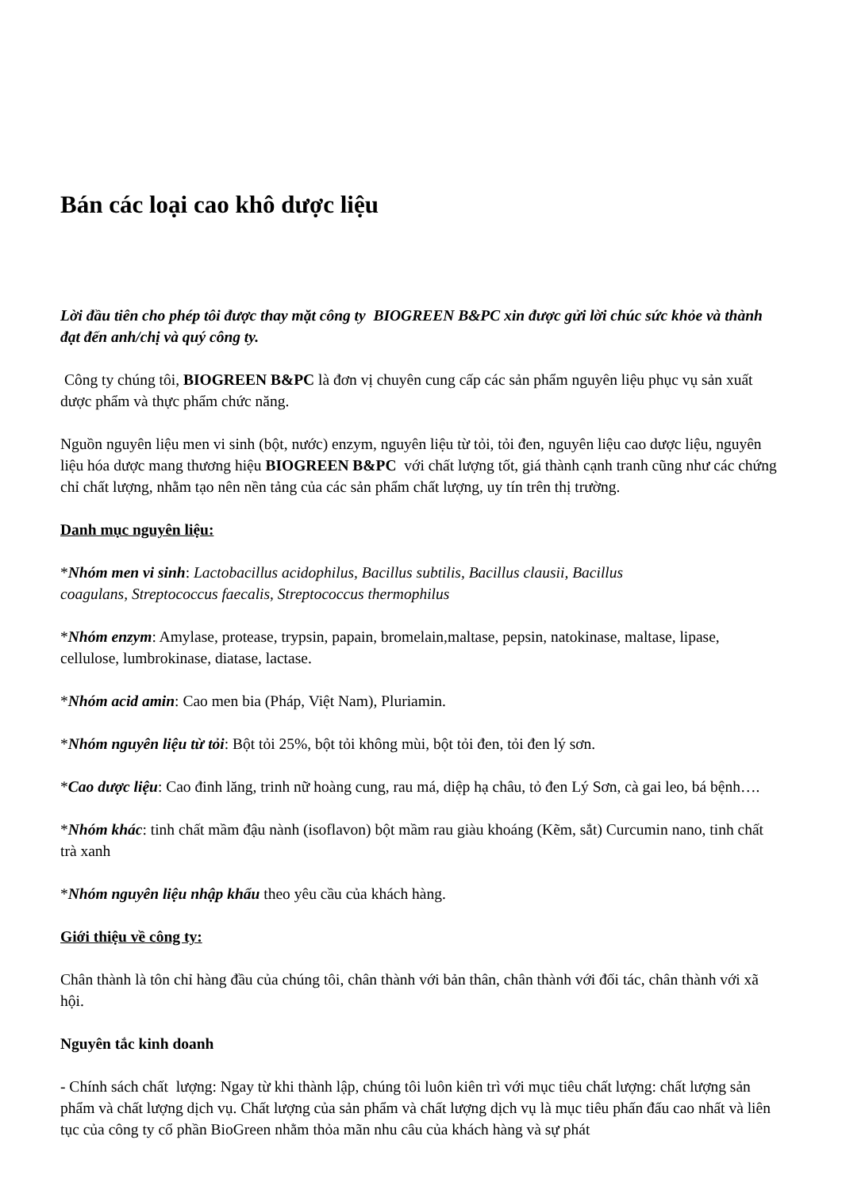Bán các loại cao khô dược liệu
Lời đầu tiên cho phép tôi được thay mặt công ty BIOGREEN B&PC xin được gửi lời chúc sức khỏe và thành đạt đến anh/chị và quý công ty.
Công ty chúng tôi, BIOGREEN B&PC là đơn vị chuyên cung cấp các sản phẩm nguyên liệu phục vụ sản xuất dược phẩm và thực phẩm chức năng.
Nguồn nguyên liệu men vi sinh (bột, nước) enzym, nguyên liệu từ tỏi, tỏi đen, nguyên liệu cao dược liệu, nguyên liệu hóa dược mang thương hiệu BIOGREEN B&PC với chất lượng tốt, giá thành cạnh tranh cũng như các chứng chỉ chất lượng, nhằm tạo nên nền tảng của các sản phẩm chất lượng, uy tín trên thị trường.
Danh mục nguyên liệu:
*Nhóm men vi sinh: Lactobacillus acidophilus, Bacillus subtilis, Bacillus clausii, Bacillus
coagulans, Streptococcus faecalis, Streptococcus thermophilus
*Nhóm enzym: Amylase, protease, trypsin, papain, bromelain,maltase, pepsin, natokinase, maltase, lipase, cellulose, lumbrokinase, diatase, lactase.
*Nhóm acid amin: Cao men bia (Pháp, Việt Nam), Pluriamin.
*Nhóm nguyên liệu từ tỏi: Bột tỏi 25%, bột tỏi không mùi, bột tỏi đen, tỏi đen lý sơn.
*Cao dược liệu: Cao đinh lăng, trinh nữ hoàng cung, rau má, diệp hạ châu, tỏ đen Lý Sơn, cà gai leo, bá bệnh….
*Nhóm khác: tinh chất mầm đậu nành (isoflavon) bột mầm rau giàu khoáng (Kẽm, sắt) Curcumin nano, tinh chất trà xanh
*Nhóm nguyên liệu nhập khẩu theo yêu cầu của khách hàng.
Giới thiệu về công ty:
Chân thành là tôn chỉ hàng đầu của chúng tôi, chân thành với bản thân, chân thành với đối tác, chân thành với xã hội.
Nguyên tắc kinh doanh
- Chính sách chất lượng: Ngay từ khi thành lập, chúng tôi luôn kiên trì với mục tiêu chất lượng: chất lượng sản phẩm và chất lượng dịch vụ. Chất lượng của sản phẩm và chất lượng dịch vụ là mục tiêu phấn đấu cao nhất và liên tục của công ty cổ phần BioGreen nhằm thỏa mãn nhu câu của khách hàng và sự phát